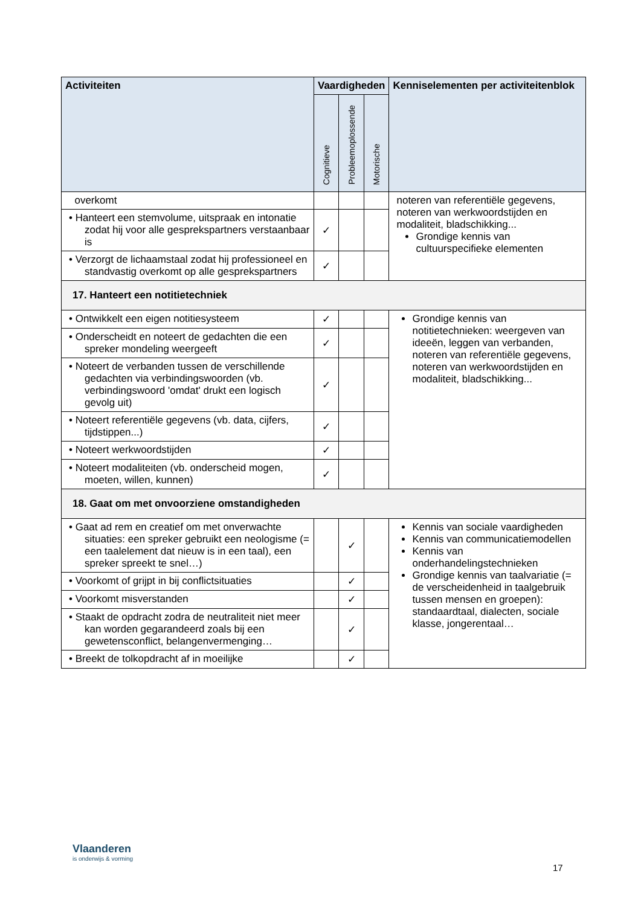| Activiteiten | Vaardigheden | | | Kenniselementen per activiteitenblok |
| --- | --- | --- | --- | --- |
| | Cognitieve | Probleemoplossende | Motorische | |
| overkomt | | | | noteren van referentiële gegevens, noteren van werkwoordstijden en modaliteit, bladschikking... Grondige kennis van cultuurspecifieke elementen |
| • Hanteert een stemvolume, uitspraak en intonatie zodat hij voor alle gesprekspartners verstaanbaar is | ✓ | | | |
| • Verzorgt de lichaamstaal zodat hij professioneel en standvastig overkomt op alle gesprekspartners | ✓ | | | |
| 17. Hanteert een notitietechniek | | | | |
| • Ontwikkelt een eigen notitiesysteem | ✓ | | | Grondige kennis van notitietechnieken: weergeven van ideeën, leggen van verbanden, noteren van referentiële gegevens, noteren van werkwoordstijden en modaliteit, bladschikking... |
| • Onderscheidt en noteert de gedachten die een spreker mondeling weergeeft | ✓ | | | |
| • Noteert de verbanden tussen de verschillende gedachten via verbindingswoorden (vb. verbindingswoord 'omdat' drukt een logisch gevolg uit) | ✓ | | | |
| • Noteert referentiële gegevens (vb. data, cijfers, tijdstippen...) | ✓ | | | |
| • Noteert werkwoordstijden | ✓ | | | |
| • Noteert modaliteiten (vb. onderscheid mogen, moeten, willen, kunnen) | ✓ | | | |
| 18. Gaat om met onvoorziene omstandigheden | | | | |
| • Gaat ad rem en creatief om met onverwachte situaties: een spreker gebruikt een neologisme (= een taalelement dat nieuw is in een taal), een spreker spreekt te snel…) | | ✓ | | Kennis van sociale vaardigheden Kennis van communicatiemodellen Kennis van onderhandelingstechnieken Grondige kennis van taalvariatie (= de verscheidenheid in taalgebruik tussen mensen en groepen): standaardtaal, dialecten, sociale klasse, jongerentaal… |
| • Voorkomt of grijpt in bij conflictsituaties | | ✓ | | |
| • Voorkomt misverstanden | | ✓ | | |
| • Staakt de opdracht zodra de neutraliteit niet meer kan worden gegarandeerd zoals bij een gewetensconflict, belangenvermenging… | | ✓ | | |
| • Breekt de tolkopdracht af in moeilijke | | ✓ | | |
Vlaanderen
is onderwijs & vorming
17